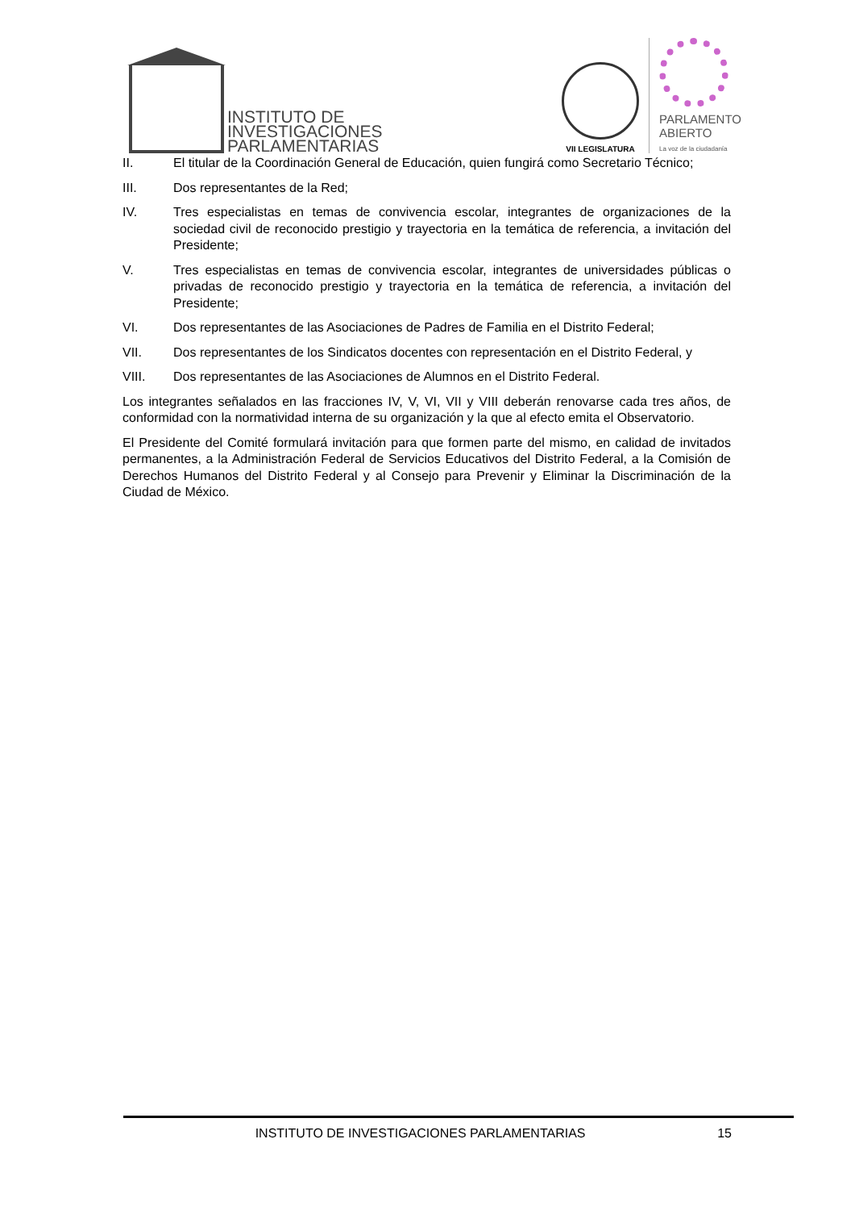INSTITUTO DE
INVESTIGACIONES
PARLAMENTARIAS
VII LEGISLATURA
PARLAMENTO
ABIERTO
La voz de la ciudadanía
II. El titular de la Coordinación General de Educación, quien fungirá como Secretario Técnico;
III. Dos representantes de la Red;
IV. Tres especialistas en temas de convivencia escolar, integrantes de organizaciones de la sociedad civil de reconocido prestigio y trayectoria en la temática de referencia, a invitación del Presidente;
V. Tres especialistas en temas de convivencia escolar, integrantes de universidades públicas o privadas de reconocido prestigio y trayectoria en la temática de referencia, a invitación del Presidente;
VI. Dos representantes de las Asociaciones de Padres de Familia en el Distrito Federal;
VII. Dos representantes de los Sindicatos docentes con representación en el Distrito Federal, y
VIII. Dos representantes de las Asociaciones de Alumnos en el Distrito Federal.
Los integrantes señalados en las fracciones IV, V, VI, VII y VIII deberán renovarse cada tres años, de conformidad con la normatividad interna de su organización y la que al efecto emita el Observatorio.
El Presidente del Comité formulará invitación para que formen parte del mismo, en calidad de invitados permanentes, a la Administración Federal de Servicios Educativos del Distrito Federal, a la Comisión de Derechos Humanos del Distrito Federal y al Consejo para Prevenir y Eliminar la Discriminación de la Ciudad de México.
INSTITUTO DE INVESTIGACIONES PARLAMENTARIAS 15